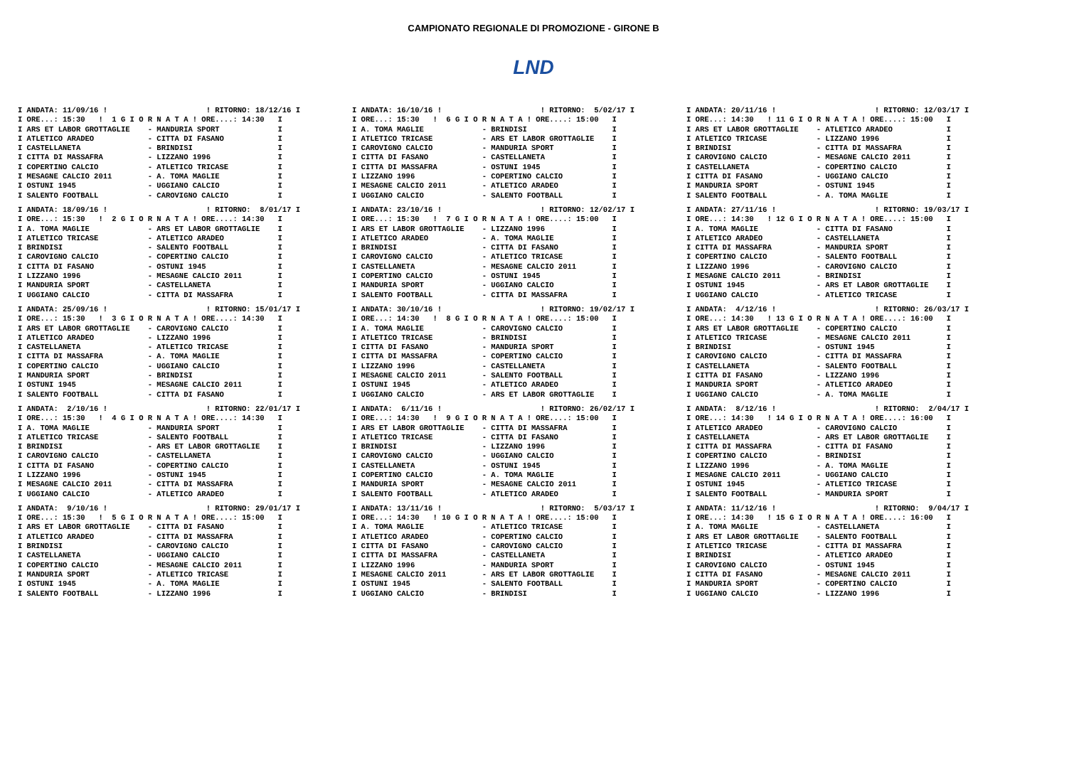CAMPIONATO REGIONALE DI PROMOZIONE - GIRONE B
LND
I ANDATA: 11/09/16 !                      ! RITORNO: 18/12/16 I
I ORE...: 15:30   !  1 G I O R N A T A ! ORE....: 14:30   I
I ARS ET LABOR GROTTAGLIE    - MANDURIA SPORT             I
I ATLETICO ARADEO            - CITTA DI FASANO            I
I CASTELLANETA               - BRINDISI                   I
I CITTA DI MASSAFRA          - LIZZANO 1996               I
I COPERTINO CALCIO           - ATLETICO TRICASE           I
I MESAGNE CALCIO 2011        - A. TOMA MAGLIE             I
I OSTUNI 1945                - UGGIANO CALCIO             I
I SALENTO FOOTBALL           - CAROVIGNO CALCIO           I
I ANDATA: 18/09/16 !                      ! RITORNO:  8/01/17 I
I ORE...: 15:30   !  2 G I O R N A T A ! ORE....: 14:30   I
I A. TOMA MAGLIE             - ARS ET LABOR GROTTAGLIE    I
I ATLETICO TRICASE           - ATLETICO ARADEO            I
I BRINDISI                   - SALENTO FOOTBALL           I
I CAROVIGNO CALCIO           - COPERTINO CALCIO           I
I CITTA DI FASANO            - OSTUNI 1945                I
I LIZZANO 1996               - MESAGNE CALCIO 2011        I
I MANDURIA SPORT             - CASTELLANETA               I
I UGGIANO CALCIO             - CITTA DI MASSAFRA          I
I ANDATA: 25/09/16 !                      ! RITORNO: 15/01/17 I
I ORE...: 15:30   !  3 G I O R N A T A ! ORE....: 14:30   I
I ARS ET LABOR GROTTAGLIE    - CAROVIGNO CALCIO           I
I ATLETICO ARADEO            - LIZZANO 1996               I
I CASTELLANETA               - ATLETICO TRICASE           I
I CITTA DI MASSAFRA          - A. TOMA MAGLIE             I
I COPERTINO CALCIO           - UGGIANO CALCIO             I
I MANDURIA SPORT             - BRINDISI                   I
I OSTUNI 1945                - MESAGNE CALCIO 2011        I
I SALENTO FOOTBALL           - CITTA DI FASANO            I
I ANDATA:  2/10/16 !                      ! RITORNO: 22/01/17 I
I ORE...: 15:30   !  4 G I O R N A T A ! ORE....: 14:30   I
I A. TOMA MAGLIE             - MANDURIA SPORT             I
I ATLETICO TRICASE           - SALENTO FOOTBALL           I
I BRINDISI                   - ARS ET LABOR GROTTAGLIE    I
I CAROVIGNO CALCIO           - CASTELLANETA               I
I CITTA DI FASANO            - COPERTINO CALCIO           I
I LIZZANO 1996               - OSTUNI 1945                I
I MESAGNE CALCIO 2011        - CITTA DI MASSAFRA          I
I UGGIANO CALCIO             - ATLETICO ARADEO            I
I ANDATA:  9/10/16 !                      ! RITORNO: 29/01/17 I
I ORE...: 15:30   !  5 G I O R N A T A ! ORE....: 15:00   I
I ARS ET LABOR GROTTAGLIE    - CITTA DI FASANO            I
I ATLETICO ARADEO            - CITTA DI MASSAFRA          I
I BRINDISI                   - CAROVIGNO CALCIO           I
I CASTELLANETA               - UGGIANO CALCIO             I
I COPERTINO CALCIO           - MESAGNE CALCIO 2011        I
I MANDURIA SPORT             - ATLETICO TRICASE           I
I OSTUNI 1945                - A. TOMA MAGLIE             I
I SALENTO FOOTBALL           - LIZZANO 1996               I
I ANDATA: 16/10/16 !                      ! RITORNO:  5/02/17 I
I ORE...: 15:30   !  6 G I O R N A T A ! ORE....: 15:00   I
I A. TOMA MAGLIE             - BRINDISI                   I
I ATLETICO TRICASE           - ARS ET LABOR GROTTAGLIE    I
I CAROVIGNO CALCIO           - MANDURIA SPORT             I
I CITTA DI FASANO            - CASTELLANETA               I
I CITTA DI MASSAFRA          - OSTUNI 1945                I
I LIZZANO 1996               - COPERTINO CALCIO           I
I MESAGNE CALCIO 2011        - ATLETICO ARADEO            I
I UGGIANO CALCIO             - SALENTO FOOTBALL           I
I ANDATA: 23/10/16 !                      ! RITORNO: 12/02/17 I
I ORE...: 15:30   !  7 G I O R N A T A ! ORE....: 15:00   I
I ARS ET LABOR GROTTAGLIE    - LIZZANO 1996               I
I ATLETICO ARADEO            - A. TOMA MAGLIE             I
I BRINDISI                   - CITTA DI FASANO            I
I CAROVIGNO CALCIO           - ATLETICO TRICASE           I
I CASTELLANETA               - MESAGNE CALCIO 2011        I
I COPERTINO CALCIO           - OSTUNI 1945                I
I MANDURIA SPORT             - UGGIANO CALCIO             I
I SALENTO FOOTBALL           - CITTA DI MASSAFRA          I
I ANDATA: 30/10/16 !                      ! RITORNO: 19/02/17 I
I ORE...: 14:30   !  8 G I O R N A T A ! ORE....: 15:00   I
I A. TOMA MAGLIE             - CAROVIGNO CALCIO           I
I ATLETICO TRICASE           - BRINDISI                   I
I CITTA DI FASANO            - MANDURIA SPORT             I
I CITTA DI MASSAFRA          - COPERTINO CALCIO           I
I LIZZANO 1996               - CASTELLANETA               I
I MESAGNE CALCIO 2011        - SALENTO FOOTBALL           I
I OSTUNI 1945                - ATLETICO ARADEO            I
I UGGIANO CALCIO             - ARS ET LABOR GROTTAGLIE    I
I ANDATA:  6/11/16 !                      ! RITORNO: 26/02/17 I
I ORE...: 14:30   !  9 G I O R N A T A ! ORE....: 15:00   I
I ARS ET LABOR GROTTAGLIE    - CITTA DI MASSAFRA          I
I ATLETICO TRICASE           - CITTA DI FASANO            I
I BRINDISI                   - LIZZANO 1996               I
I CAROVIGNO CALCIO           - UGGIANO CALCIO             I
I CASTELLANETA               - OSTUNI 1945                I
I COPERTINO CALCIO           - A. TOMA MAGLIE             I
I MANDURIA SPORT             - MESAGNE CALCIO 2011        I
I SALENTO FOOTBALL           - ATLETICO ARADEO            I
I ANDATA: 13/11/16 !                      ! RITORNO:  5/03/17 I
I ORE...: 14:30   ! 10 G I O R N A T A ! ORE....: 15:00   I
I A. TOMA MAGLIE             - ATLETICO TRICASE           I
I ATLETICO ARADEO            - COPERTINO CALCIO           I
I CITTA DI FASANO            - CAROVIGNO CALCIO           I
I CITTA DI MASSAFRA          - CASTELLANETA               I
I LIZZANO 1996               - MANDURIA SPORT             I
I MESAGNE CALCIO 2011        - ARS ET LABOR GROTTAGLIE    I
I OSTUNI 1945                - SALENTO FOOTBALL           I
I UGGIANO CALCIO             - BRINDISI                   I
I ANDATA: 20/11/16 !                      ! RITORNO: 12/03/17 I
I ORE...: 14:30   ! 11 G I O R N A T A ! ORE....: 15:00   I
I ARS ET LABOR GROTTAGLIE    - ATLETICO ARADEO            I
I ATLETICO TRICASE           - LIZZANO 1996               I
I BRINDISI                   - CITTA DI MASSAFRA          I
I CAROVIGNO CALCIO           - MESAGNE CALCIO 2011        I
I CASTELLANETA               - COPERTINO CALCIO           I
I CITTA DI FASANO            - UGGIANO CALCIO             I
I MANDURIA SPORT             - OSTUNI 1945                I
I SALENTO FOOTBALL           - A. TOMA MAGLIE             I
I ANDATA: 27/11/16 !                      ! RITORNO: 19/03/17 I
I ORE...: 14:30   ! 12 G I O R N A T A ! ORE....: 15:00   I
I A. TOMA MAGLIE             - CITTA DI FASANO            I
I ATLETICO ARADEO            - CASTELLANETA               I
I CITTA DI MASSAFRA          - MANDURIA SPORT             I
I COPERTINO CALCIO           - SALENTO FOOTBALL           I
I LIZZANO 1996               - CAROVIGNO CALCIO           I
I MESAGNE CALCIO 2011        - BRINDISI                   I
I OSTUNI 1945                - ARS ET LABOR GROTTAGLIE    I
I UGGIANO CALCIO             - ATLETICO TRICASE           I
I ANDATA:  4/12/16 !                      ! RITORNO: 26/03/17 I
I ORE...: 14:30   ! 13 G I O R N A T A ! ORE....: 16:00   I
I ARS ET LABOR GROTTAGLIE    - COPERTINO CALCIO           I
I ATLETICO TRICASE           - MESAGNE CALCIO 2011        I
I BRINDISI                   - OSTUNI 1945                I
I CAROVIGNO CALCIO           - CITTA DI MASSAFRA          I
I CASTELLANETA               - SALENTO FOOTBALL           I
I CITTA DI FASANO            - LIZZANO 1996               I
I MANDURIA SPORT             - ATLETICO ARADEO            I
I UGGIANO CALCIO             - A. TOMA MAGLIE             I
I ANDATA:  8/12/16 !                      ! RITORNO:  2/04/17 I
I ORE...: 14:30   ! 14 G I O R N A T A ! ORE....: 16:00   I
I ATLETICO ARADEO            - CAROVIGNO CALCIO           I
I CASTELLANETA               - ARS ET LABOR GROTTAGLIE    I
I CITTA DI MASSAFRA          - CITTA DI FASANO            I
I COPERTINO CALCIO           - BRINDISI                   I
I LIZZANO 1996               - A. TOMA MAGLIE             I
I MESAGNE CALCIO 2011        - UGGIANO CALCIO             I
I OSTUNI 1945                - ATLETICO TRICASE           I
I SALENTO FOOTBALL           - MANDURIA SPORT             I
I ANDATA: 11/12/16 !                      ! RITORNO:  9/04/17 I
I ORE...: 14:30   ! 15 G I O R N A T A ! ORE....: 16:00   I
I A. TOMA MAGLIE             - CASTELLANETA               I
I ARS ET LABOR GROTTAGLIE    - SALENTO FOOTBALL           I
I ATLETICO TRICASE           - CITTA DI MASSAFRA          I
I BRINDISI                   - ATLETICO ARADEO            I
I CAROVIGNO CALCIO           - OSTUNI 1945                I
I CITTA DI FASANO            - MESAGNE CALCIO 2011        I
I MANDURIA SPORT             - COPERTINO CALCIO           I
I UGGIANO CALCIO             - LIZZANO 1996               I